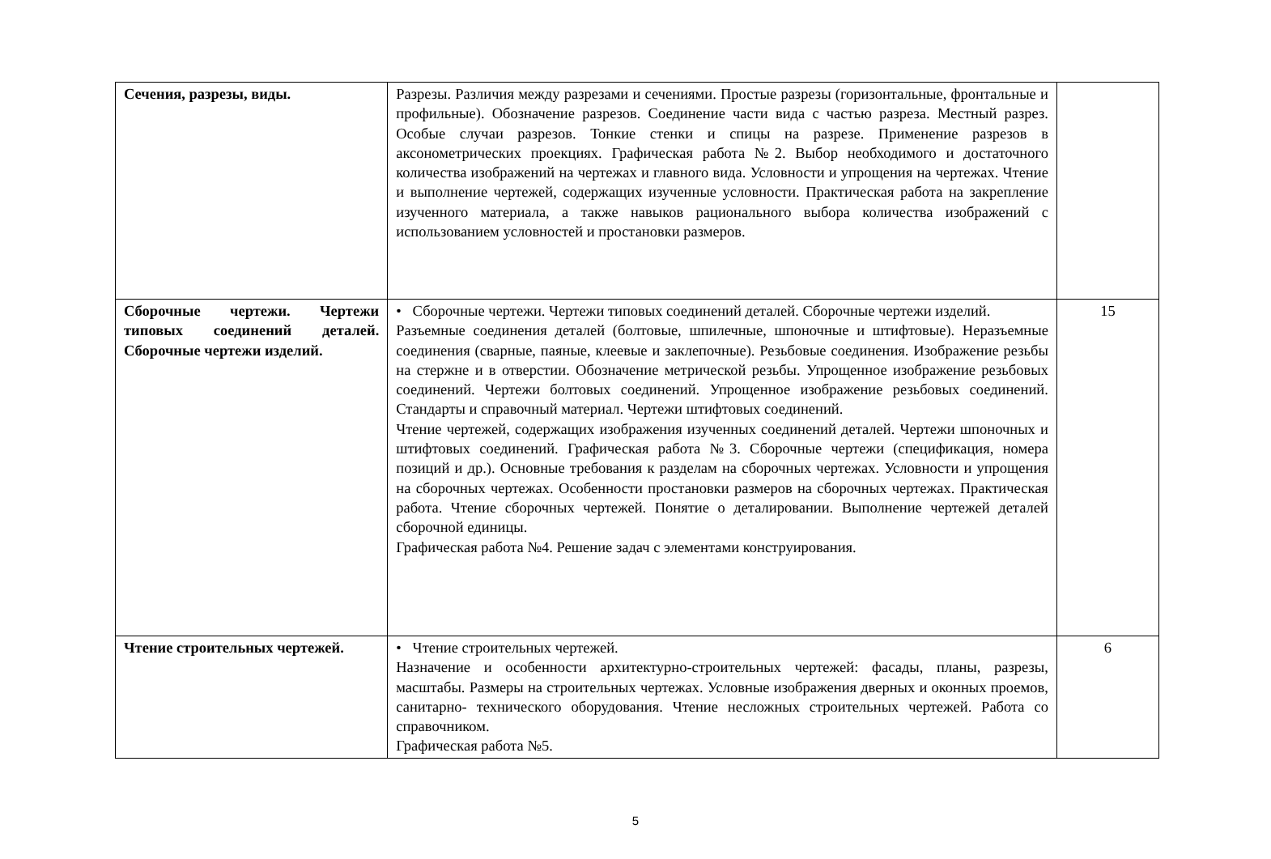| Сечения, разрезы, виды. | Разрезы. Различия между разрезами и сечениями. Простые разрезы (горизонтальные, фронтальные и профильные). Обозначение разрезов. Соединение части вида с частью разреза. Местный разрез. Особые случаи разрезов. Тонкие стенки и спицы на разрезе. Применение разрезов в аксонометрических проекциях. Графическая работа №2. Выбор необходимого и достаточного количества изображений на чертежах и главного вида. Условности и упрощения на чертежах. Чтение и выполнение чертежей, содержащих изученные условности. Практическая работа на закрепление изученного материала, а также навыков рационального выбора количества изображений с использованием условностей и простановки размеров. | |
| Сборочные чертежи. Чертежи типовых соединений деталей. Сборочные чертежи изделий. | • Сборочные чертежи. Чертежи типовых соединений деталей. Сборочные чертежи изделий. Разъемные соединения деталей (болтовые, шпилечные, шпоночные и штифтовые). Неразъемные соединения (сварные, паяные, клеевые и заклепочные). Резьбовые соединения. Изображение резьбы на стержне и в отверстии. Обозначение метрической резьбы. Упрощенное изображение резьбовых соединений. Чертежи болтовых соединений. Упрощенное изображение резьбовых соединений. Стандарты и справочный материал. Чертежи штифтовых соединений. Чтение чертежей, содержащих изображения изученных соединений деталей. Чертежи шпоночных и штифтовых соединений. Графическая работа №3. Сборочные чертежи (спецификация, номера позиций и др.). Основные требования к разделам на сборочных чертежах. Условности и упрощения на сборочных чертежах. Особенности простановки размеров на сборочных чертежах. Практическая работа. Чтение сборочных чертежей. Понятие о деталировании. Выполнение чертежей деталей сборочной единицы. Графическая работа №4. Решение задач с элементами конструирования. | 15 |
| Чтение строительных чертежей. | • Чтение строительных чертежей. Назначение и особенности архитектурно-строительных чертежей: фасады, планы, разрезы, масштабы. Размеры на строительных чертежах. Условные изображения дверных и оконных проемов, санитарно- технического оборудования. Чтение несложных строительных чертежей. Работа со справочником. Графическая работа №5. | 6 |
5